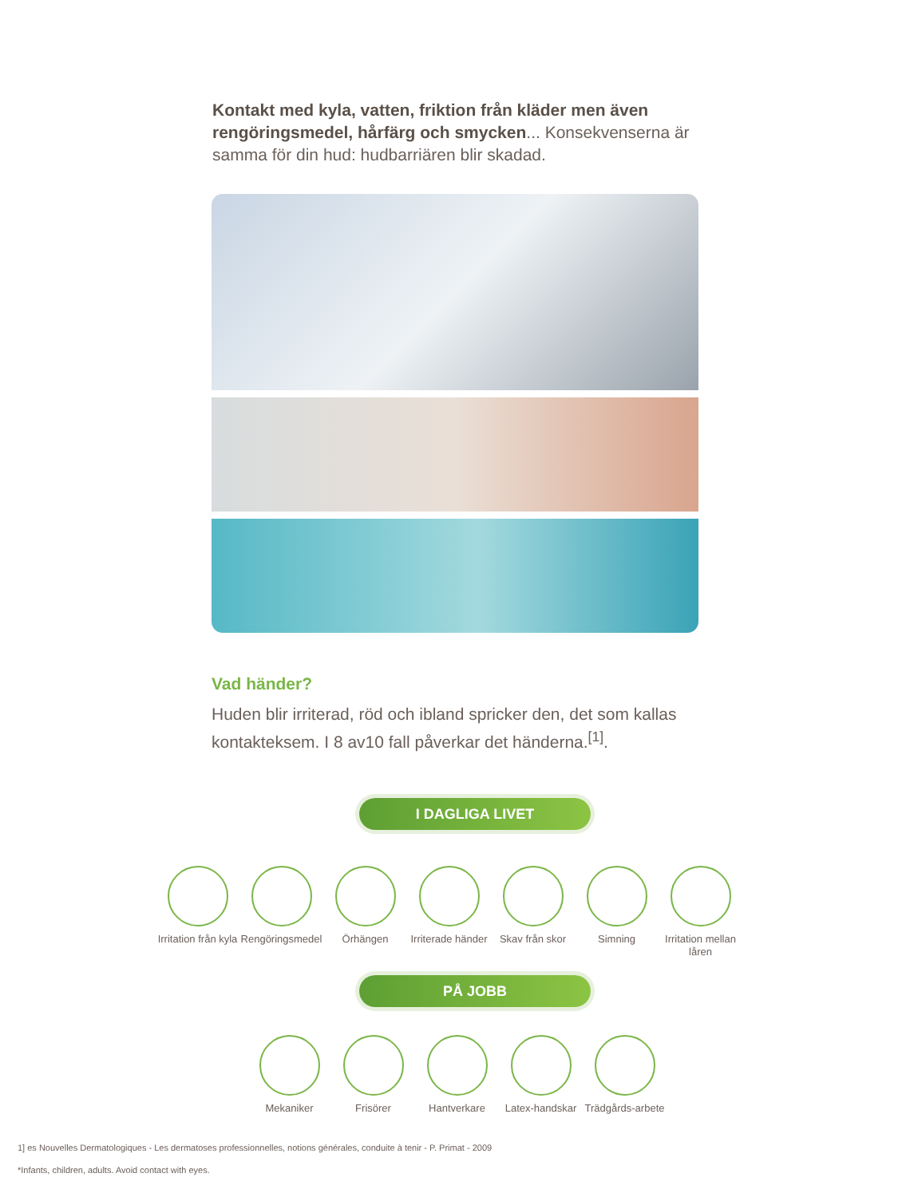Kontakt med kyla, vatten, friktion från kläder men även rengöringsmedel, hårfärg och smycken... Konsekvenserna är samma för din hud: hudbarriären blir skadad.
Vad händer?
Huden blir irriterad, röd och ibland spricker den, det som kallas kontakteksem. I 8 av10 fall påverkar det händerna.<sup>[1]</sup>.
I DAGLIGA LIVET
Irritation från kyla
Rengöringsmedel
Örhängen Irriterade händer
Skav från skor
Simning Irritation mellan låren
PÅ JOBB
Mekaniker Frisörer Hantverkare Latex-handskar
Trädgårds-arbete
1] es Nouvelles Dermatologiques - Les dermatoses professionnelles, notions générales, conduite à tenir - P. Primat - 2009
*Infants, children, adults. Avoid contact with eyes.